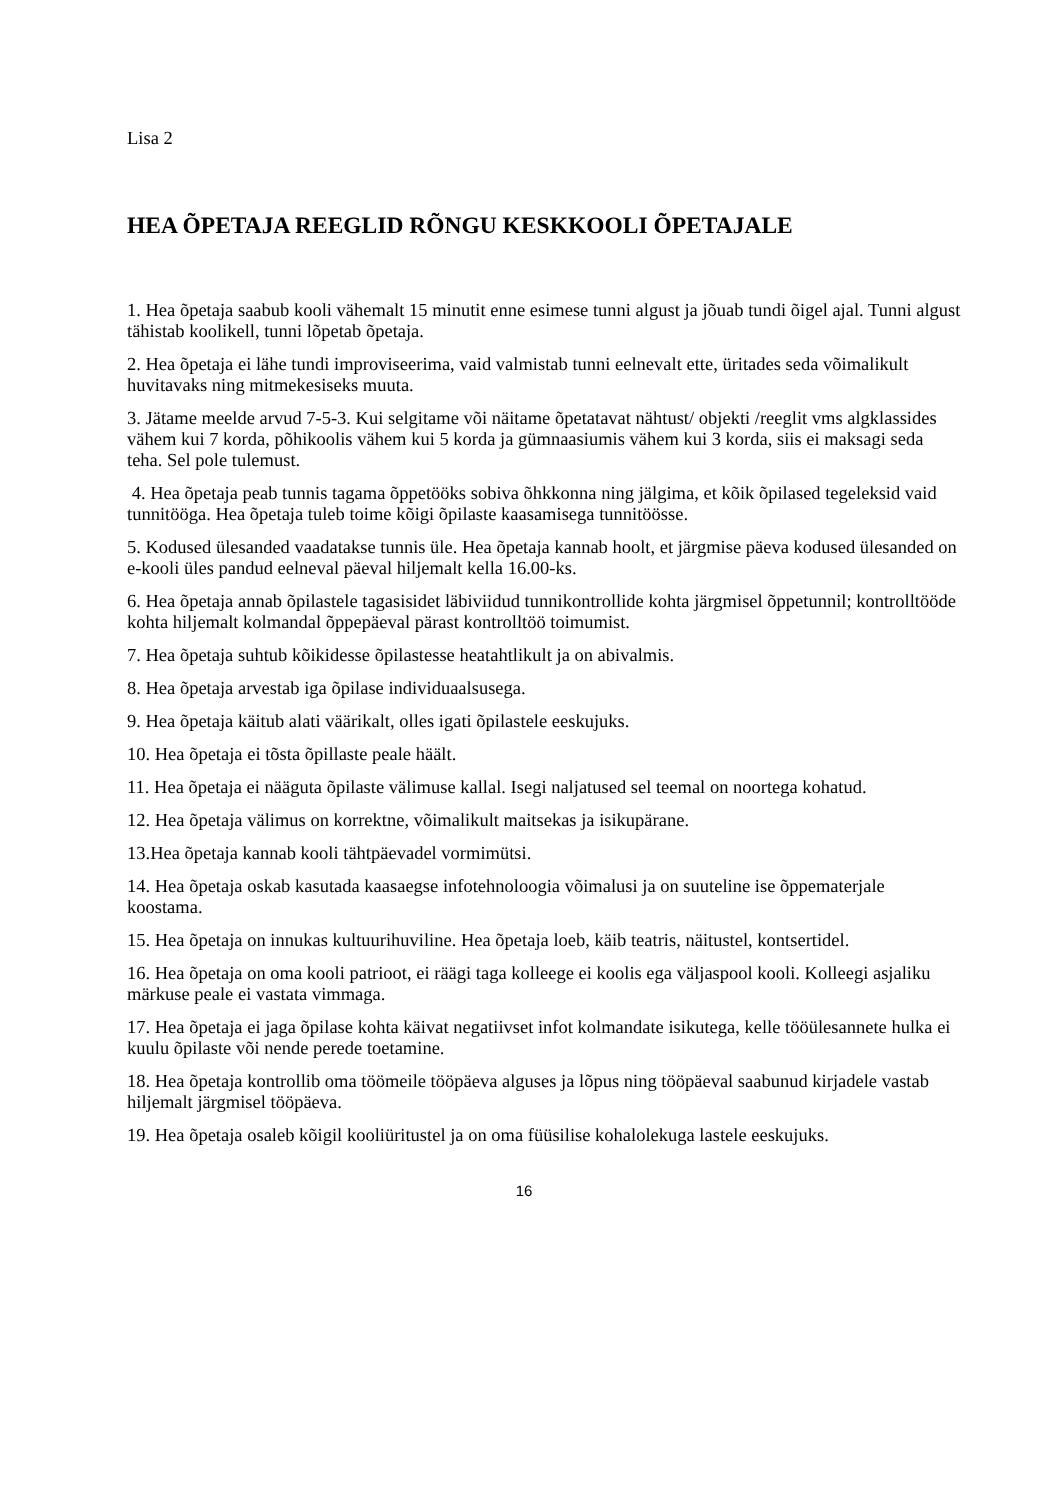Lisa 2
HEA ÕPETAJA REEGLID RÕNGU KESKKOOLI ÕPETAJALE
1. Hea õpetaja saabub kooli vähemalt 15 minutit enne esimese tunni algust ja jõuab tundi õigel ajal. Tunni algust tähistab koolikell, tunni lõpetab õpetaja.
2. Hea õpetaja ei lähe tundi improviseerima, vaid valmistab tunni eelnevalt ette, üritades seda võimalikult huvitavaks ning mitmekesiseks muuta.
3. Jätame meelde arvud 7-5-3. Kui selgitame või näitame õpetatavat nähtust/ objekti /reeglit vms algklassides vähem kui 7 korda, põhikoolis vähem kui 5 korda ja gümnaasiumis vähem kui 3 korda, siis ei maksagi seda teha. Sel pole tulemust.
4. Hea õpetaja peab tunnis tagama õppetööks sobiva õhkkonna ning jälgima, et kõik õpilased tegeleksid vaid tunnitööga. Hea õpetaja tuleb toime kõigi õpilaste kaasamisega tunnitöösse.
5. Kodused ülesanded vaadatakse tunnis üle. Hea õpetaja kannab hoolt, et järgmise päeva kodused ülesanded on e-kooli üles pandud eelneval päeval hiljemalt kella 16.00-ks.
6. Hea õpetaja annab õpilastele tagasisidet läbiviidud tunnikontrollide kohta järgmisel õppetunnil; kontrolltööde kohta hiljemalt kolmandal õppepäeval pärast kontrolltöö toimumist.
7. Hea õpetaja suhtub kõikidesse õpilastesse heatahtlikult ja on abivalmis.
8. Hea õpetaja arvestab iga õpilase individuaalsusega.
9. Hea õpetaja käitub alati väärikalt, olles igati õpilastele eeskujuks.
10. Hea õpetaja ei tõsta õpillaste peale häält.
11. Hea õpetaja ei nääguta õpilaste välimuse kallal. Isegi naljatused sel teemal on noortega kohatud.
12. Hea õpetaja välimus on korrektne, võimalikult maitsekas ja isikupärane.
13.Hea õpetaja kannab kooli tähtpäevadel vormimütsi.
14. Hea õpetaja oskab kasutada kaasaegse infotehnoloogia võimalusi ja on suuteline ise õppematerjale koostama.
15. Hea õpetaja on innukas kultuurihuviline. Hea õpetaja loeb, käib teatris, näitustel, kontsertidel.
16. Hea õpetaja on oma kooli patrioot, ei räägi taga kolleege ei koolis ega väljaspool kooli. Kolleegi asjaliku märkuse peale ei vastata vimmaga.
17. Hea õpetaja ei jaga õpilase kohta käivat negatiivset infot kolmandate isikutega, kelle tööülesannete hulka ei kuulu õpilaste või nende perede toetamine.
18. Hea õpetaja kontrollib oma töömeile tööpäeva alguses ja lõpus ning tööpäeval saabunud kirjadele vastab hiljemalt järgmisel tööpäeva.
19. Hea õpetaja osaleb kõigil kooliüritustel ja on oma füüsilise kohalolekuga lastele eeskujuks.
16